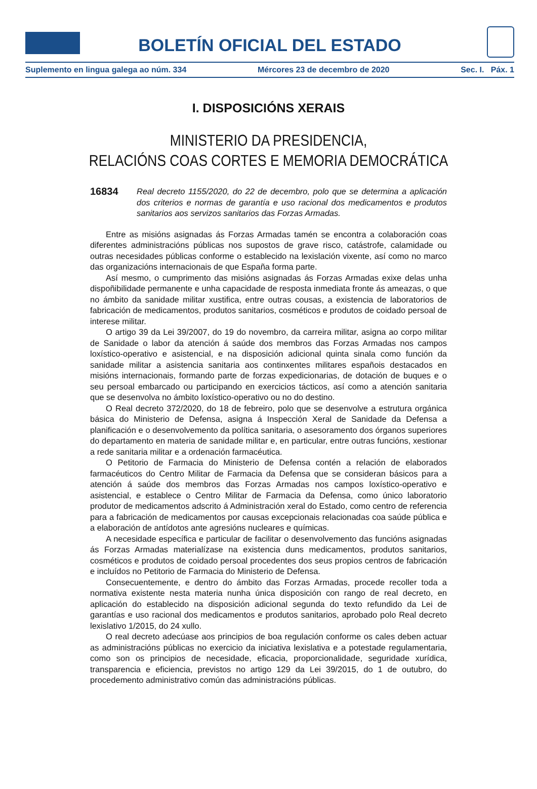BOLETÍN OFICIAL DEL ESTADO
Suplemento en lingua galega ao núm. 334 Mércores 23 de decembro de 2020 Sec. I. Páx. 1
I. DISPOSICIÓNS XERAIS
MINISTERIO DA PRESIDENCIA,
RELACIÓNS COAS CORTES E MEMORIA DEMOCRÁTICA
16834 Real decreto 1155/2020, do 22 de decembro, polo que se determina a aplicación dos criterios e normas de garantía e uso racional dos medicamentos e produtos sanitarios aos servizos sanitarios das Forzas Armadas.
Entre as misións asignadas ás Forzas Armadas tamén se encontra a colaboración coas diferentes administracións públicas nos supostos de grave risco, catástrofe, calamidade ou outras necesidades públicas conforme o establecido na lexislación vixente, así como no marco das organizacións internacionais de que España forma parte.
Así mesmo, o cumprimento das misións asignadas ás Forzas Armadas exixe delas unha dispoñibilidade permanente e unha capacidade de resposta inmediata fronte ás ameazas, o que no ámbito da sanidade militar xustifica, entre outras cousas, a existencia de laboratorios de fabricación de medicamentos, produtos sanitarios, cosméticos e produtos de coidado persoal de interese militar.
O artigo 39 da Lei 39/2007, do 19 do novembro, da carreira militar, asigna ao corpo militar de Sanidade o labor da atención á saúde dos membros das Forzas Armadas nos campos loxístico-operativo e asistencial, e na disposición adicional quinta sinala como función da sanidade militar a asistencia sanitaria aos continxentes militares españois destacados en misións internacionais, formando parte de forzas expedicionarias, de dotación de buques e o seu persoal embarcado ou participando en exercicios tácticos, así como a atención sanitaria que se desenvolva no ámbito loxístico-operativo ou no do destino.
O Real decreto 372/2020, do 18 de febreiro, polo que se desenvolve a estrutura orgánica básica do Ministerio de Defensa, asigna á Inspección Xeral de Sanidade da Defensa a planificación e o desenvolvemento da política sanitaria, o asesoramento dos órganos superiores do departamento en materia de sanidade militar e, en particular, entre outras funcións, xestionar a rede sanitaria militar e a ordenación farmacéutica.
O Petitorio de Farmacia do Ministerio de Defensa contén a relación de elaborados farmacéuticos do Centro Militar de Farmacia da Defensa que se consideran básicos para a atención á saúde dos membros das Forzas Armadas nos campos loxístico-operativo e asistencial, e establece o Centro Militar de Farmacia da Defensa, como único laboratorio produtor de medicamentos adscrito á Administración xeral do Estado, como centro de referencia para a fabricación de medicamentos por causas excepcionais relacionadas coa saúde pública e a elaboración de antídotos ante agresións nucleares e químicas.
A necesidade específica e particular de facilitar o desenvolvemento das funcións asignadas ás Forzas Armadas materialízase na existencia duns medicamentos, produtos sanitarios, cosméticos e produtos de coidado persoal procedentes dos seus propios centros de fabricación e incluídos no Petitorio de Farmacia do Ministerio de Defensa.
Consecuentemente, e dentro do ámbito das Forzas Armadas, procede recoller toda a normativa existente nesta materia nunha única disposición con rango de real decreto, en aplicación do establecido na disposición adicional segunda do texto refundido da Lei de garantías e uso racional dos medicamentos e produtos sanitarios, aprobado polo Real decreto lexislativo 1/2015, do 24 xullo.
O real decreto adecúase aos principios de boa regulación conforme os cales deben actuar as administracións públicas no exercicio da iniciativa lexislativa e a potestade regulamentaria, como son os principios de necesidade, eficacia, proporcionalidade, seguridade xurídica, transparencia e eficiencia, previstos no artigo 129 da Lei 39/2015, do 1 de outubro, do procedemento administrativo común das administracións públicas.